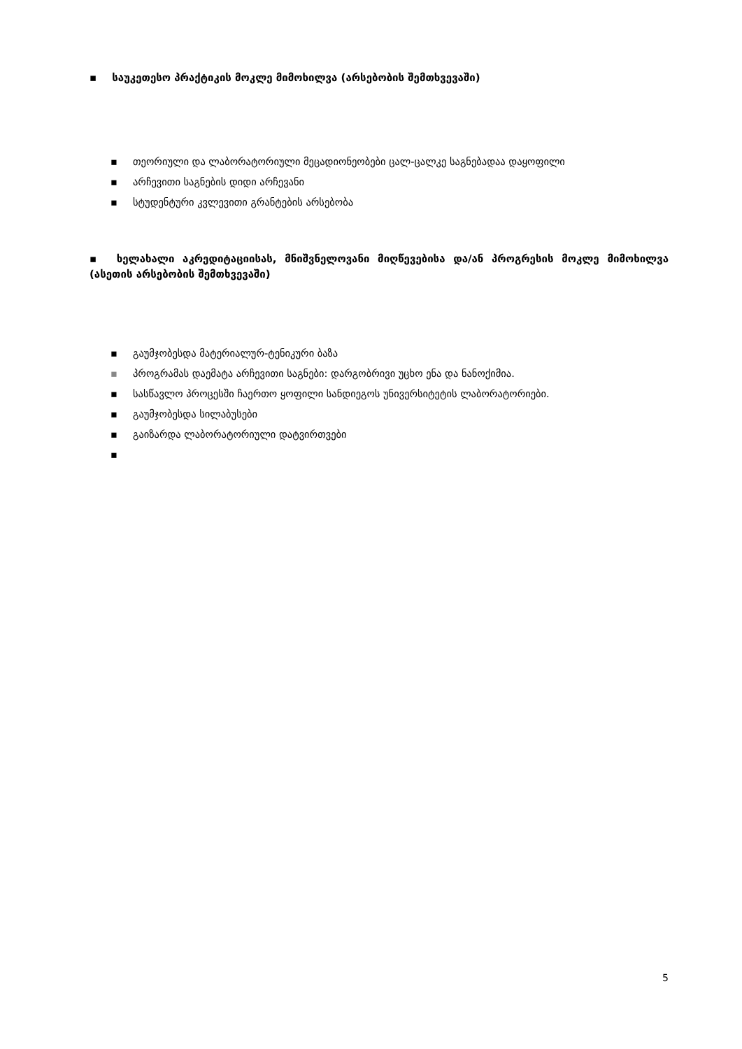▪ საუკეთესო პრაქტიკის მოკლე მიმოხილვა (არსებობის შემთხვევაში)
▪ თეორიული და ლაბორატორიული მეცადიონეობები ცალ-ცალკე საგნებადაა დაყოფილი
▪ არჩევითი საგნების დიდი არჩევანი
▪ სტუდენტური კვლევითი გრანტების არსებობა
▪ ხელახალი აკრედიტაციისას, მნიშვნელოვანი მიღწევებისა და/ან პროგრესის მოკლე მიმოხილვა (ასეთის არსებობის შემთხვევაში)
▪ გაუმჯობესდა მატერიალურ-ტენიკური ბაზა
▪ პროგრამას დაემატა არჩევითი საგნები: დარგობრივი უცხო ენა და ნანოქიმია.
▪ სასწავლო პროცესში ჩაერთო ყოფილი სანდიეგოს უნივერსიტეტის ლაბორატორიები.
▪ გაუმჯობესდა სილაბუსები
▪ გაიზარდა ლაბორატორიული დატვირთვები
▪
5